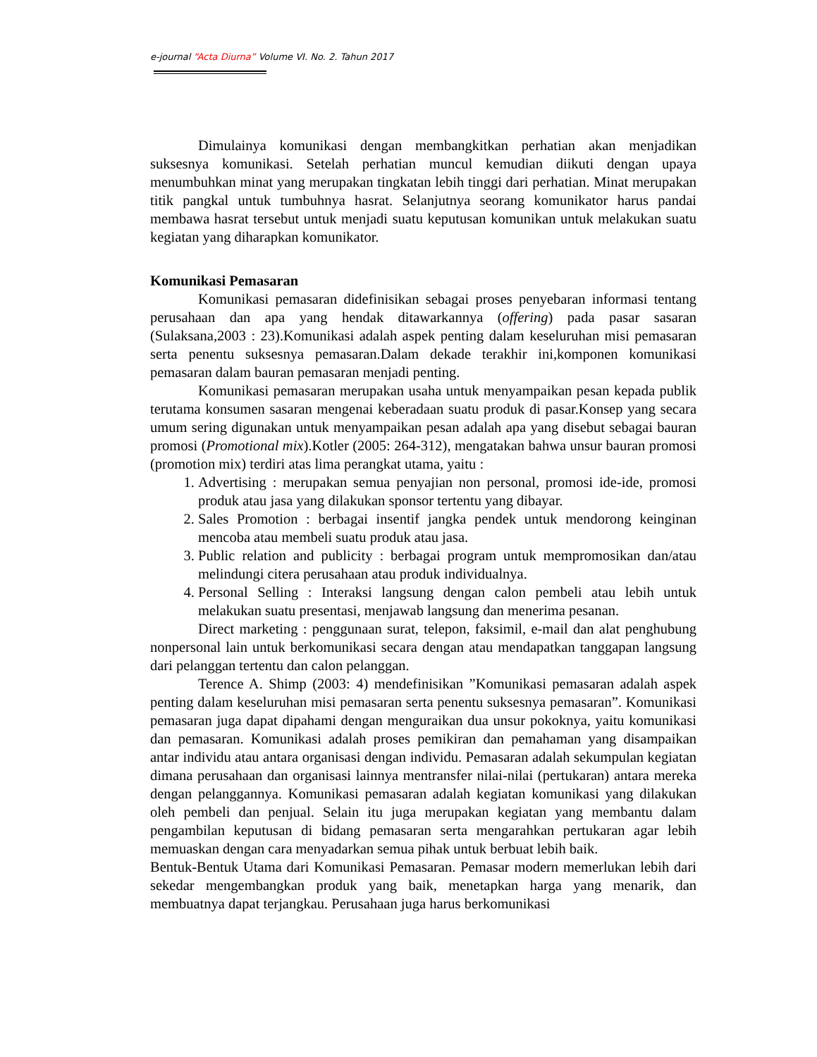e-journal “Acta Diurna” Volume VI. No. 2. Tahun 2017
Dimulainya komunikasi dengan membangkitkan perhatian akan menjadikan suksesnya komunikasi. Setelah perhatian muncul kemudian diikuti dengan upaya menumbuhkan minat yang merupakan tingkatan lebih tinggi dari perhatian. Minat merupakan titik pangkal untuk tumbuhnya hasrat. Selanjutnya seorang komunikator harus pandai membawa hasrat tersebut untuk menjadi suatu keputusan komunikan untuk melakukan suatu kegiatan yang diharapkan komunikator.
Komunikasi Pemasaran
Komunikasi pemasaran didefinisikan sebagai proses penyebaran informasi tentang perusahaan dan apa yang hendak ditawarkannya (offering) pada pasar sasaran (Sulaksana,2003 : 23).Komunikasi adalah aspek penting dalam keseluruhan misi pemasaran serta penentu suksesnya pemasaran.Dalam dekade terakhir ini,komponen komunikasi pemasaran dalam bauran pemasaran menjadi penting.
Komunikasi pemasaran merupakan usaha untuk menyampaikan pesan kepada publik terutama konsumen sasaran mengenai keberadaan suatu produk di pasar.Konsep yang secara umum sering digunakan untuk menyampaikan pesan adalah apa yang disebut sebagai bauran promosi (Promotional mix).Kotler (2005: 264-312), mengatakan bahwa unsur bauran promosi (promotion mix) terdiri atas lima perangkat utama, yaitu :
1. Advertising : merupakan semua penyajian non personal, promosi ide-ide, promosi produk atau jasa yang dilakukan sponsor tertentu yang dibayar.
2. Sales Promotion : berbagai insentif jangka pendek untuk mendorong keinginan mencoba atau membeli suatu produk atau jasa.
3. Public relation and publicity : berbagai program untuk mempromosikan dan/atau melindungi citera perusahaan atau produk individualnya.
4. Personal Selling : Interaksi langsung dengan calon pembeli atau lebih untuk melakukan suatu presentasi, menjawab langsung dan menerima pesanan.
Direct marketing : penggunaan surat, telepon, faksimil, e-mail dan alat penghubung nonpersonal lain untuk berkomunikasi secara dengan atau mendapatkan tanggapan langsung dari pelanggan tertentu dan calon pelanggan.
Terence A. Shimp (2003: 4) mendefinisikan ”Komunikasi pemasaran adalah aspek penting dalam keseluruhan misi pemasaran serta penentu suksesnya pemasaran”. Komunikasi pemasaran juga dapat dipahami dengan menguraikan dua unsur pokoknya, yaitu komunikasi dan pemasaran. Komunikasi adalah proses pemikiran dan pemahaman yang disampaikan antar individu atau antara organisasi dengan individu. Pemasaran adalah sekumpulan kegiatan dimana perusahaan dan organisasi lainnya mentransfer nilai-nilai (pertukaran) antara mereka dengan pelanggannya. Komunikasi pemasaran adalah kegiatan komunikasi yang dilakukan oleh pembeli dan penjual. Selain itu juga merupakan kegiatan yang membantu dalam pengambilan keputusan di bidang pemasaran serta mengarahkan pertukaran agar lebih memuaskan dengan cara menyadarkan semua pihak untuk berbuat lebih baik.
Bentuk-Bentuk Utama dari Komunikasi Pemasaran. Pemasar modern memerlukan lebih dari sekedar mengembangkan produk yang baik, menetapkan harga yang menarik, dan membuatnya dapat terjangkau. Perusahaan juga harus berkomunikasi